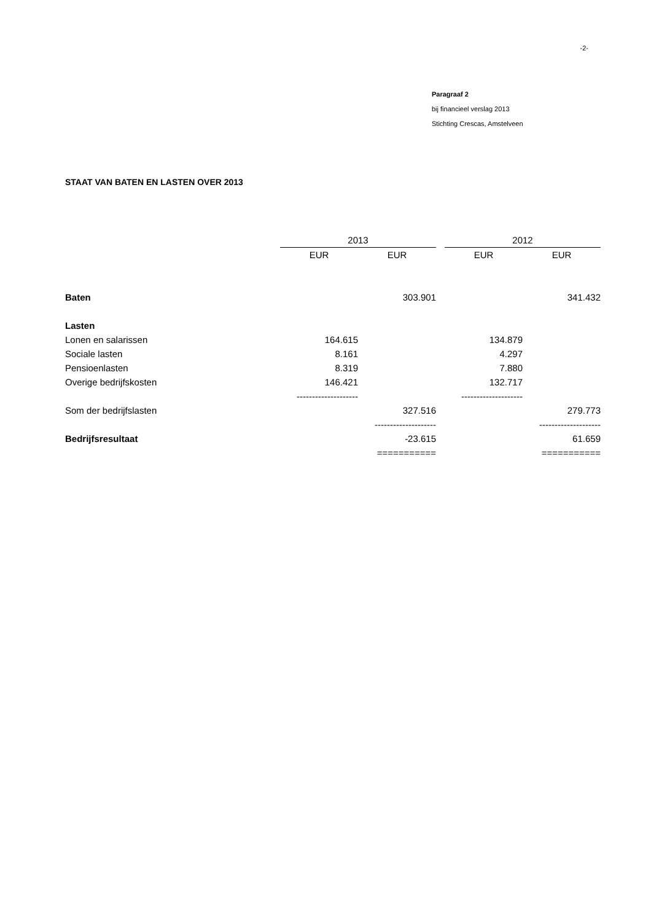-2-
Paragraaf 2
bij financieel verslag 2013
Stichting Crescas, Amstelveen
STAAT VAN BATEN EN LASTEN OVER 2013
| | 2013 | | | 2012 | |
| | EUR | EUR | | EUR | EUR |
| Baten | | 303.901 | | | 341.432 |
| Lasten | | | | | |
| Lonen en salarissen | 164.615 | | | 134.879 | |
| Sociale lasten | 8.161 | | | 4.297 | |
| Pensioenlasten | 8.319 | | | 7.880 | |
| Overige bedrijfskosten | 146.421 | | | 132.717 | |
| | -------------------- | | | -------------------- | |
| Som der bedrijfslasten | | 327.516 | | | 279.773 |
| | | -------------------- | | | -------------------- |
| Bedrijfsresultaat | | -23.615 | | | 61.659 |
| | | =========== | | | =========== |